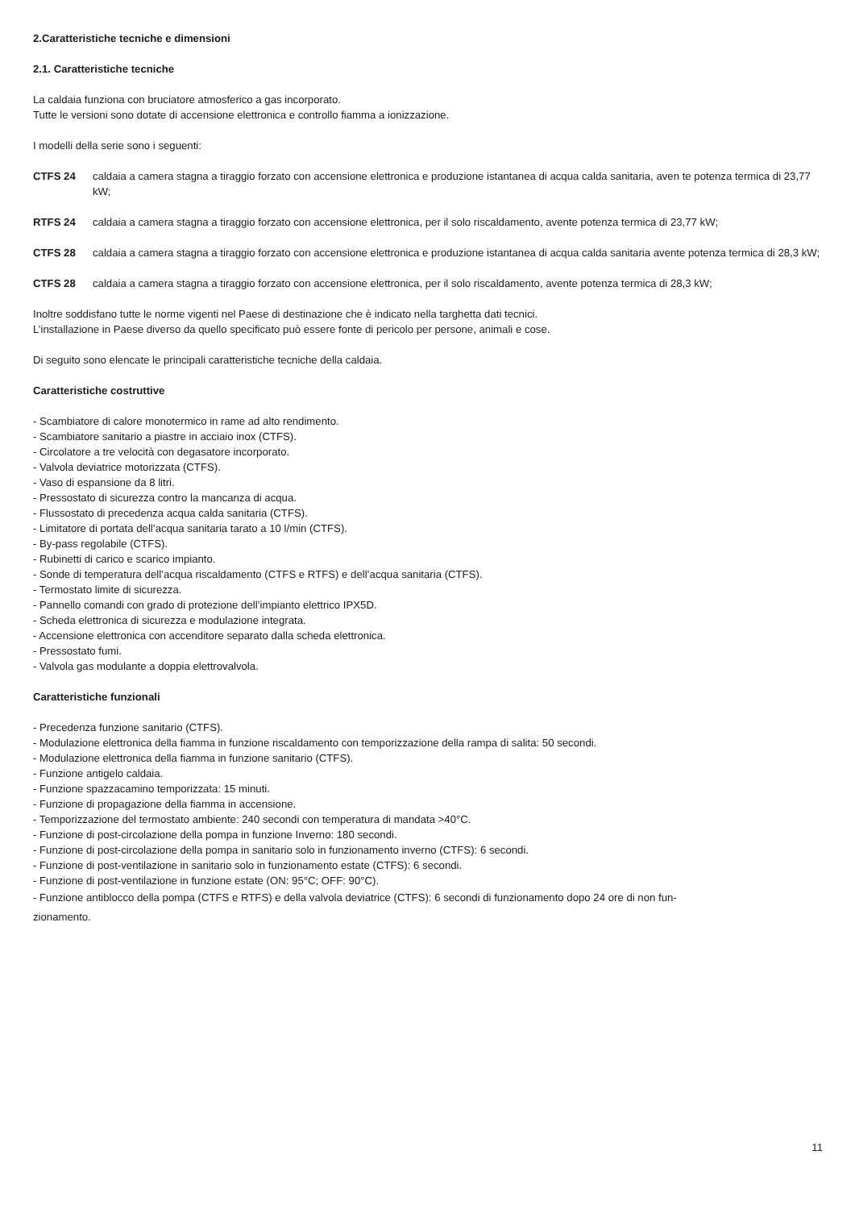2.Caratteristiche tecniche e dimensioni
2.1. Caratteristiche tecniche
La caldaia funziona con bruciatore atmosferico a gas incorporato.
Tutte le versioni sono dotate di accensione elettronica e controllo fiamma a ionizzazione.
I modelli della serie sono i seguenti:
CTFS 24 caldaia a camera stagna a tiraggio forzato con accensione elettronica e produzione istantanea di acqua calda sanitaria, aven te potenza termica di 23,77 kW;
RTFS 24 caldaia a camera stagna a tiraggio forzato con accensione elettronica, per il solo riscaldamento, avente potenza termica di 23,77 kW;
CTFS 28 caldaia a camera stagna a tiraggio forzato con accensione elettronica e produzione istantanea di acqua calda sanitaria avente potenza termica di 28,3 kW;
CTFS 28 caldaia a camera stagna a tiraggio forzato con accensione elettronica, per il solo riscaldamento, avente potenza termica di 28,3 kW;
Inoltre soddisfano tutte le norme vigenti nel Paese di destinazione che è indicato nella targhetta dati tecnici.
L’installazione in Paese diverso da quello specificato può essere fonte di pericolo per persone, animali e cose.
Di seguito sono elencate le principali caratteristiche tecniche della caldaia.
Caratteristiche costruttive
- Scambiatore di calore monotermico in rame ad alto rendimento.
- Scambiatore sanitario a piastre in acciaio inox (CTFS).
- Circolatore a tre velocità con degasatore incorporato.
- Valvola deviatrice motorizzata (CTFS).
- Vaso di espansione da 8 litri.
- Pressostato di sicurezza contro la mancanza di acqua.
- Flussostato di precedenza acqua calda sanitaria (CTFS).
- Limitatore di portata dell’acqua sanitaria tarato a 10 l/min (CTFS).
- By-pass regolabile (CTFS).
- Rubinetti di carico e scarico impianto.
- Sonde di temperatura dell’acqua riscaldamento (CTFS e RTFS) e dell’acqua sanitaria (CTFS).
- Termostato limite di sicurezza.
- Pannello comandi con grado di protezione dell’impianto elettrico IPX5D.
- Scheda elettronica di sicurezza e modulazione integrata.
- Accensione elettronica con accenditore separato dalla scheda elettronica.
- Pressostato fumi.
- Valvola gas modulante a doppia elettrovalvola.
Caratteristiche funzionali
- Precedenza funzione sanitario (CTFS).
- Modulazione elettronica della fiamma in funzione riscaldamento con temporizzazione della rampa di salita: 50 secondi.
- Modulazione elettronica della fiamma in funzione sanitario (CTFS).
- Funzione antigelo caldaia.
- Funzione spazzacamino temporizzata: 15 minuti.
- Funzione di propagazione della fiamma in accensione.
- Temporizzazione del termostato ambiente: 240 secondi con temperatura di mandata >40°C.
- Funzione di post-circolazione della pompa in funzione Inverno: 180 secondi.
- Funzione di post-circolazione della pompa in sanitario solo in funzionamento inverno (CTFS): 6 secondi.
- Funzione di post-ventilazione in sanitario solo in funzionamento estate (CTFS): 6 secondi.
- Funzione di post-ventilazione in funzione estate (ON: 95°C; OFF: 90°C).
- Funzione antiblocco della pompa (CTFS e RTFS) e della valvola deviatrice (CTFS): 6 secondi di funzionamento dopo 24 ore di non fun-
zionamento.
11